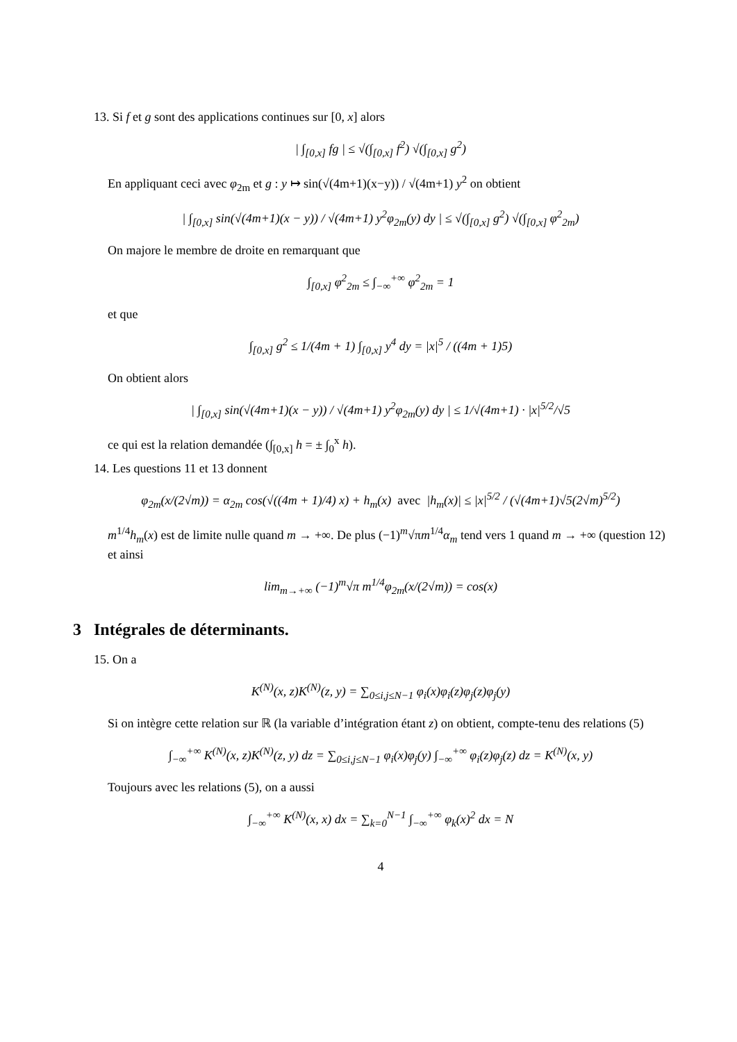13. Si f et g sont des applications continues sur [0, x] alors
| ∫<sub>[0,x]</sub> fg | ≤ √(∫<sub>[0,x]</sub> f<sup>2</sup>) √(∫<sub>[0,x]</sub> g<sup>2</sup>)
En appliquant ceci avec φ<sub>2m</sub> et g : y ↦ sin(√(4m+1)(x−y)) / √(4m+1) y<sup>2</sup> on obtient
| ∫<sub>[0,x]</sub> sin(√(4m+1)(x − y)) / √(4m+1) y<sup>2</sup>φ<sub>2m</sub>(y) dy | ≤ √(∫<sub>[0,x]</sub> g<sup>2</sup>) √(∫<sub>[0,x]</sub> φ<sup>2</sup><sub>2m</sub>)
On majore le membre de droite en remarquant que
∫<sub>[0,x]</sub> φ<sup>2</sup><sub>2m</sub> ≤ ∫<sub>−∞</sub><sup>+∞</sup> φ<sup>2</sup><sub>2m</sub> = 1
et que
∫<sub>[0,x]</sub> g<sup>2</sup> ≤ 1/(4m + 1) ∫<sub>[0,x]</sub> y<sup>4</sup> dy = |x|<sup>5</sup> / ((4m + 1)5)
On obtient alors
| ∫<sub>[0,x]</sub> sin(√(4m+1)(x − y)) / √(4m+1) y<sup>2</sup>φ<sub>2m</sub>(y) dy | ≤ 1/√(4m+1) · |x|<sup>5/2</sup>/√5
ce qui est la relation demandée (∫<sub>[0,x]</sub> h = ± ∫<sub>0</sub><sup>x</sup> h).
14. Les questions 11 et 13 donnent
φ<sub>2m</sub>(x/(2√m)) = α<sub>2m</sub> cos(√((4m + 1)/4) x) + h<sub>m</sub>(x) avec |h<sub>m</sub>(x)| ≤ |x|<sup>5/2</sup> / (√(4m+1)√5(2√m)<sup>5/2</sup>)
m<sup>1/4</sup>h<sub>m</sub>(x) est de limite nulle quand m → +∞. De plus (−1)<sup>m</sup>√πm<sup>1/4</sup>α<sub>m</sub> tend vers 1 quand m → +∞ (question 12) et ainsi
lim<sub>m→+∞</sub> (−1)<sup>m</sup>√π m<sup>1/4</sup>φ<sub>2m</sub>(x/(2√m)) = cos(x)
3 Intégrales de déterminants.
15. On a
K<sup>(N)</sup>(x, z)K<sup>(N)</sup>(z, y) = ∑<sub>0≤i,j≤N−1</sub> φ<sub>i</sub>(x)φ<sub>i</sub>(z)φ<sub>j</sub>(z)φ<sub>j</sub>(y)
Si on intègre cette relation sur ℝ (la variable d’intégration étant z) on obtient, compte-tenu des relations (5)
∫<sub>−∞</sub><sup>+∞</sup> K<sup>(N)</sup>(x, z)K<sup>(N)</sup>(z, y) dz = ∑<sub>0≤i,j≤N−1</sub> φ<sub>i</sub>(x)φ<sub>j</sub>(y) ∫<sub>−∞</sub><sup>+∞</sup> φ<sub>i</sub>(z)φ<sub>j</sub>(z) dz = K<sup>(N)</sup>(x, y)
Toujours avec les relations (5), on a aussi
∫<sub>−∞</sub><sup>+∞</sup> K<sup>(N)</sup>(x, x) dx = ∑<sub>k=0</sub><sup>N−1</sup> ∫<sub>−∞</sub><sup>+∞</sup> φ<sub>k</sub>(x)<sup>2</sup> dx = N
4